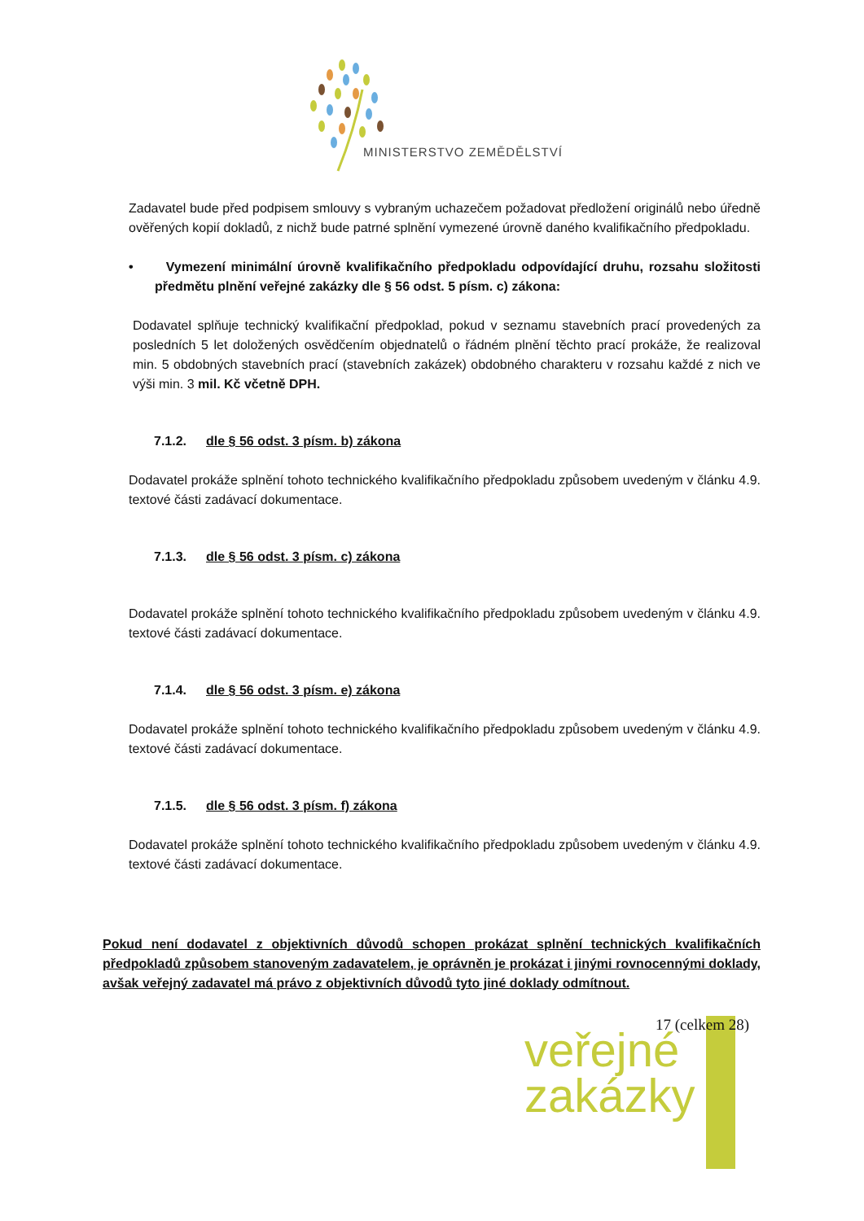MINISTERSTVO ZEMĚDĚLSTVÍ
Zadavatel bude před podpisem smlouvy s vybraným uchazečem požadovat předložení originálů nebo úředně ověřených kopií dokladů, z nichž bude patrné splnění vymezené úrovně daného kvalifikačního předpokladu.
• Vymezení minimální úrovně kvalifikačního předpokladu odpovídající druhu, rozsahu složitosti předmětu plnění veřejné zakázky dle § 56 odst. 5 písm. c) zákona:
Dodavatel splňuje technický kvalifikační předpoklad, pokud v seznamu stavebních prací provedených za posledních 5 let doložených osvědčením objednatelů o řádném plnění těchto prací prokáže, že realizoval min. 5 obdobných stavebních prací (stavebních zakázek) obdobného charakteru v rozsahu každé z nich ve výši min. 3 mil. Kč včetně DPH.
7.1.2. dle § 56 odst. 3 písm. b) zákona
Dodavatel prokáže splnění tohoto technického kvalifikačního předpokladu způsobem uvedeným v článku 4.9. textové části zadávací dokumentace.
7.1.3. dle § 56 odst. 3 písm. c) zákona
Dodavatel prokáže splnění tohoto technického kvalifikačního předpokladu způsobem uvedeným v článku 4.9. textové části zadávací dokumentace.
7.1.4. dle § 56 odst. 3 písm. e) zákona
Dodavatel prokáže splnění tohoto technického kvalifikačního předpokladu způsobem uvedeným v článku 4.9. textové části zadávací dokumentace.
7.1.5. dle § 56 odst. 3 písm. f) zákona
Dodavatel prokáže splnění tohoto technického kvalifikačního předpokladu způsobem uvedeným v článku 4.9. textové části zadávací dokumentace.
Pokud není dodavatel z objektivních důvodů schopen prokázat splnění technických kvalifikačních předpokladů způsobem stanoveným zadavatelem, je oprávněn je prokázat i jinými rovnocennými doklady, avšak veřejný zadavatel má právo z objektivních důvodů tyto jiné doklady odmítnout.
17 (celkem 28)
veřejné
zakázky